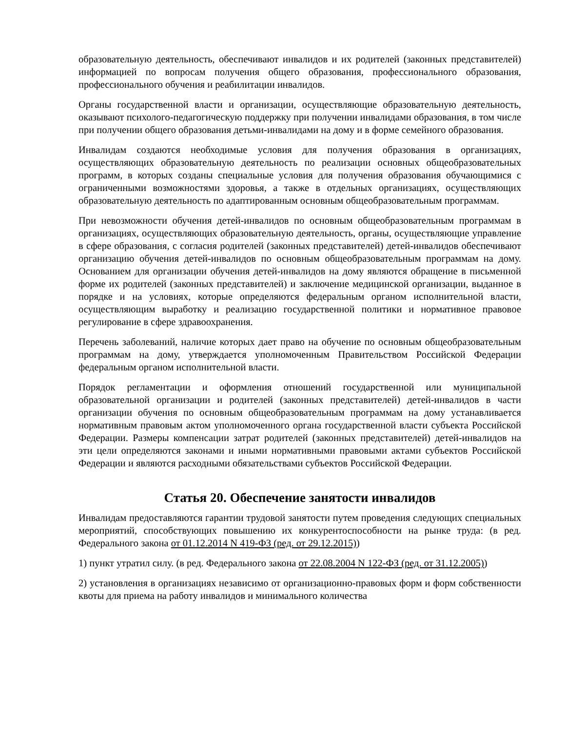образовательную деятельность, обеспечивают инвалидов и их родителей (законных представителей) информацией по вопросам получения общего образования, профессионального образования, профессионального обучения и реабилитации инвалидов.
Органы государственной власти и организации, осуществляющие образовательную деятельность, оказывают психолого-педагогическую поддержку при получении инвалидами образования, в том числе при получении общего образования детьми-инвалидами на дому и в форме семейного образования.
Инвалидам создаются необходимые условия для получения образования в организациях, осуществляющих образовательную деятельность по реализации основных общеобразовательных программ, в которых созданы специальные условия для получения образования обучающимися с ограниченными возможностями здоровья, а также в отдельных организациях, осуществляющих образовательную деятельность по адаптированным основным общеобразовательным программам.
При невозможности обучения детей-инвалидов по основным общеобразовательным программам в организациях, осуществляющих образовательную деятельность, органы, осуществляющие управление в сфере образования, с согласия родителей (законных представителей) детей-инвалидов обеспечивают организацию обучения детей-инвалидов по основным общеобразовательным программам на дому. Основанием для организации обучения детей-инвалидов на дому являются обращение в письменной форме их родителей (законных представителей) и заключение медицинской организации, выданное в порядке и на условиях, которые определяются федеральным органом исполнительной власти, осуществляющим выработку и реализацию государственной политики и нормативное правовое регулирование в сфере здравоохранения.
Перечень заболеваний, наличие которых дает право на обучение по основным общеобразовательным программам на дому, утверждается уполномоченным Правительством Российской Федерации федеральным органом исполнительной власти.
Порядок регламентации и оформления отношений государственной или муниципальной образовательной организации и родителей (законных представителей) детей-инвалидов в части организации обучения по основным общеобразовательным программам на дому устанавливается нормативным правовым актом уполномоченного органа государственной власти субъекта Российской Федерации. Размеры компенсации затрат родителей (законных представителей) детей-инвалидов на эти цели определяются законами и иными нормативными правовыми актами субъектов Российской Федерации и являются расходными обязательствами субъектов Российской Федерации.
Статья 20. Обеспечение занятости инвалидов
Инвалидам предоставляются гарантии трудовой занятости путем проведения следующих специальных мероприятий, способствующих повышению их конкурентоспособности на рынке труда: (в ред. Федерального закона от 01.12.2014 N 419-ФЗ (ред. от 29.12.2015))
1) пункт утратил силу. (в ред. Федерального закона от 22.08.2004 N 122-ФЗ (ред. от 31.12.2005))
2) установления в организациях независимо от организационно-правовых форм и форм собственности квоты для приема на работу инвалидов и минимального количества